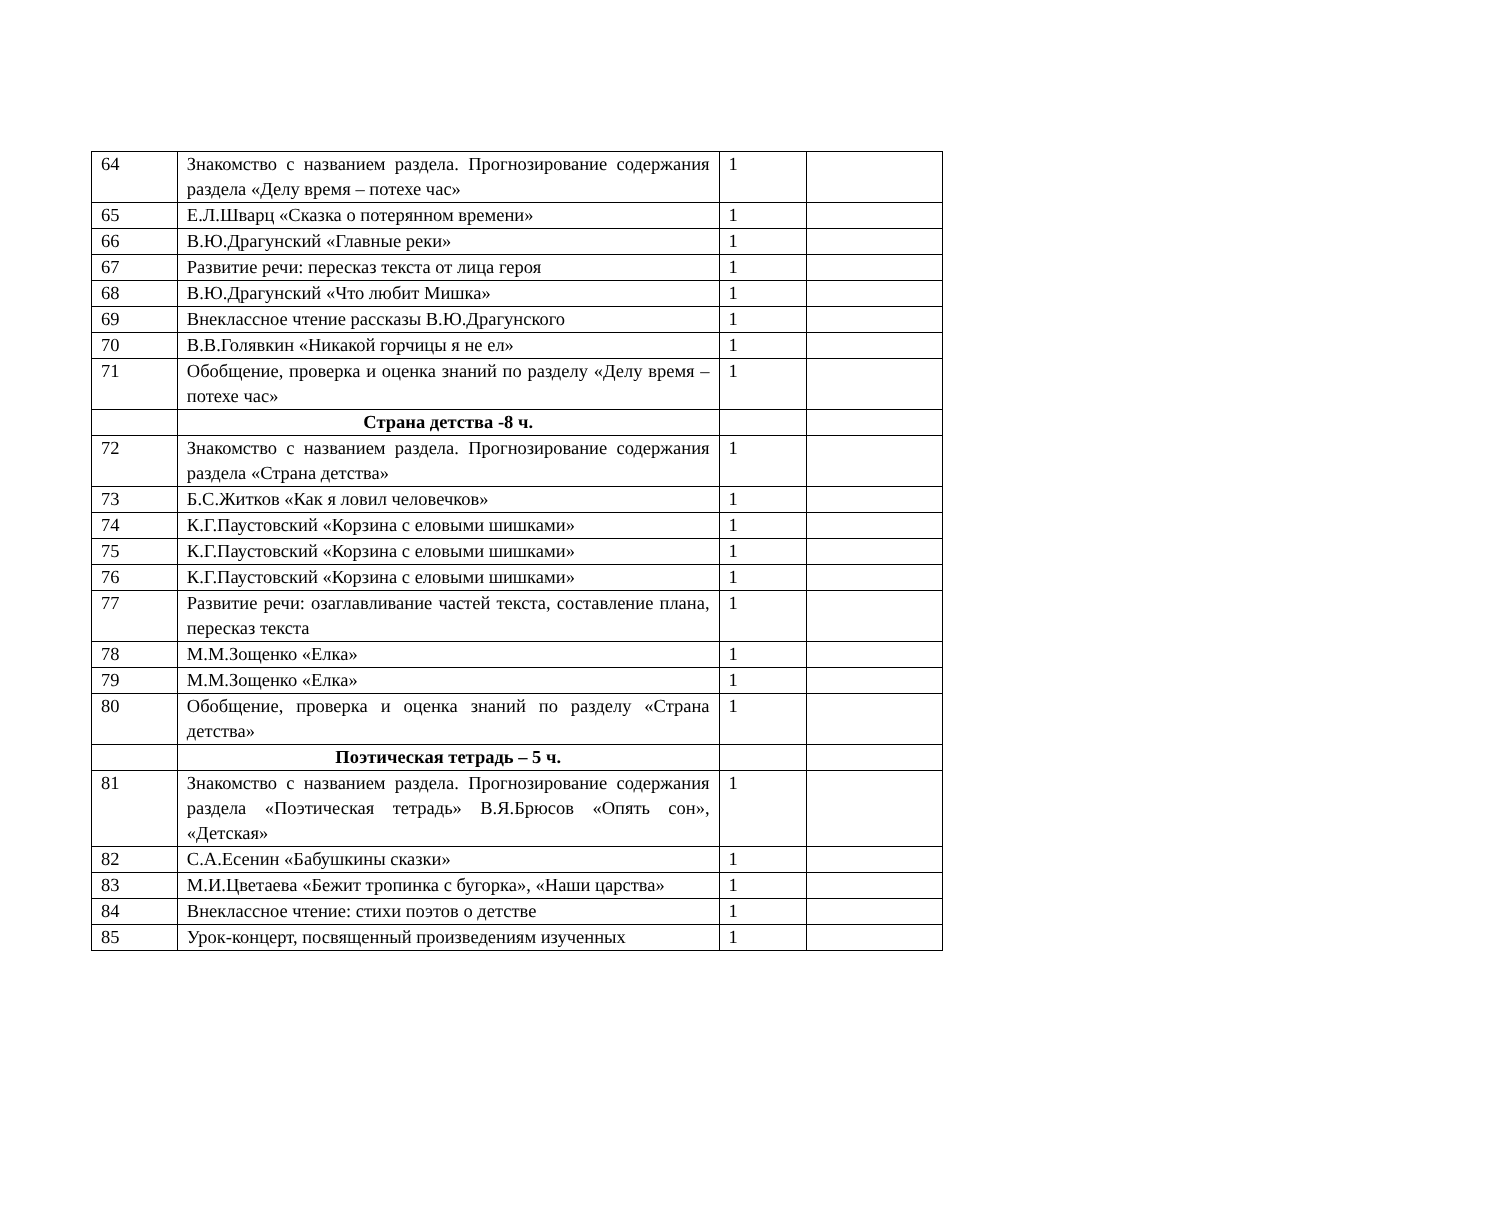| 64 | Знакомство с названием раздела. Прогнозирование содержания раздела «Делу время – потехе час» | 1 | |
| 65 | Е.Л.Шварц «Сказка о потерянном времени» | 1 | |
| 66 | В.Ю.Драгунский «Главные реки» | 1 | |
| 67 | Развитие речи: пересказ текста от лица героя | 1 | |
| 68 | В.Ю.Драгунский «Что любит Мишка» | 1 | |
| 69 | Внеклассное чтение рассказы В.Ю.Драгунского | 1 | |
| 70 | В.В.Голявкин «Никакой горчицы я не ел» | 1 | |
| 71 | Обобщение, проверка и оценка знаний по разделу «Делу время – потехе час» | 1 | |
| | Страна детства -8 ч. | | |
| 72 | Знакомство с названием раздела. Прогнозирование содержания раздела «Страна детства» | 1 | |
| 73 | Б.С.Житков «Как я ловил человечков» | 1 | |
| 74 | К.Г.Паустовский «Корзина с еловыми шишками» | 1 | |
| 75 | К.Г.Паустовский «Корзина с еловыми шишками» | 1 | |
| 76 | К.Г.Паустовский «Корзина с еловыми шишками» | 1 | |
| 77 | Развитие речи: озаглавливание частей текста, составление плана, пересказ текста | 1 | |
| 78 | М.М.Зощенко «Елка» | 1 | |
| 79 | М.М.Зощенко «Елка» | 1 | |
| 80 | Обобщение, проверка и оценка знаний по разделу «Страна детства» | 1 | |
| | Поэтическая тетрадь – 5 ч. | | |
| 81 | Знакомство с названием раздела. Прогнозирование содержания раздела «Поэтическая тетрадь» В.Я.Брюсов «Опять сон», «Детская» | 1 | |
| 82 | С.А.Есенин «Бабушкины сказки» | 1 | |
| 83 | М.И.Цветаева «Бежит тропинка с бугорка», «Наши царства» | 1 | |
| 84 | Внеклассное чтение: стихи поэтов о детстве | 1 | |
| 85 | Урок-концерт, посвященный произведениям изученных | 1 | |